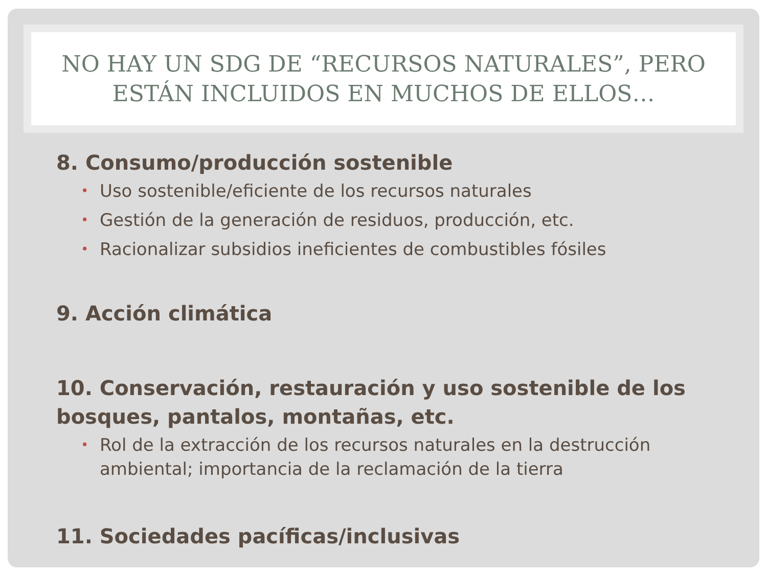NO HAY UN SDG DE “RECURSOS NATURALES”, PERO
ESTÁN INCLUIDOS EN MUCHOS DE ELLOS…
8. Consumo/producción sostenible
• Uso sostenible/eficiente de los recursos naturales
• Gestión de la generación de residuos, producción, etc.
• Racionalizar subsidios ineficientes de combustibles fósiles
9. Acción climática
10. Conservación, restauración y uso sostenible de los bosques, pantalos, montañas, etc.
• Rol de la extracción de los recursos naturales en la destrucción ambiental; importancia de la reclamación de la tierra
11. Sociedades pacíficas/inclusivas